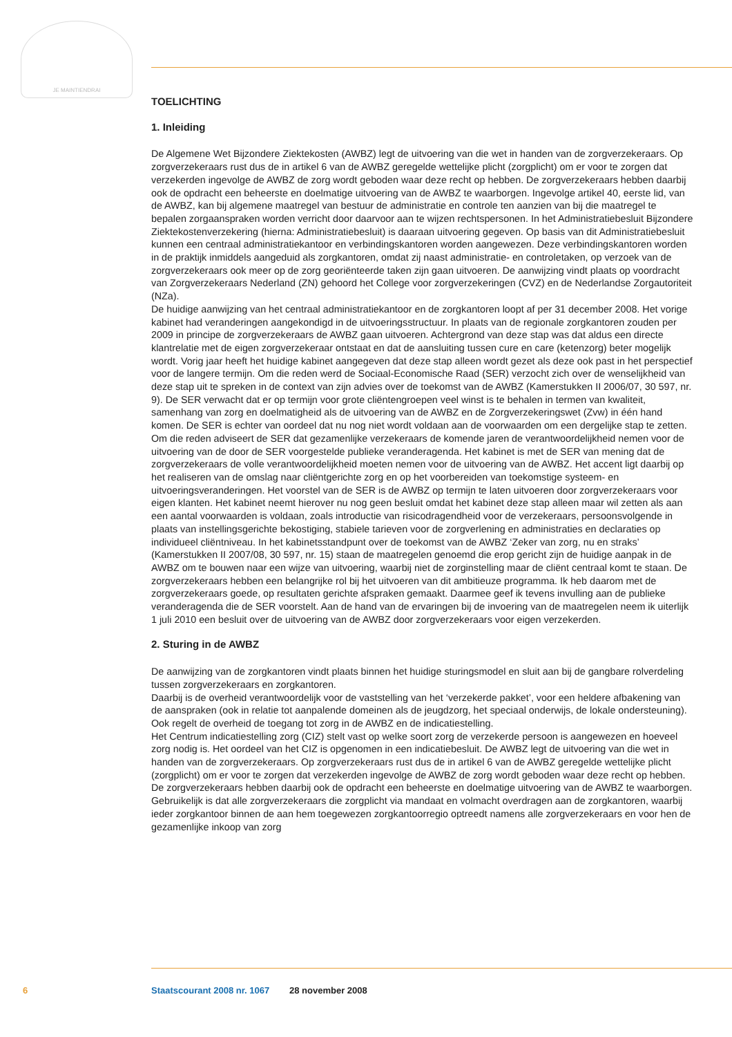JE MAINTIENDRAI
TOELICHTING
1. Inleiding
De Algemene Wet Bijzondere Ziektekosten (AWBZ) legt de uitvoering van die wet in handen van de zorgverzekeraars. Op zorgverzekeraars rust dus de in artikel 6 van de AWBZ geregelde wettelijke plicht (zorgplicht) om er voor te zorgen dat verzekerden ingevolge de AWBZ de zorg wordt geboden waar deze recht op hebben. De zorgverzekeraars hebben daarbij ook de opdracht een beheerste en doelmatige uitvoering van de AWBZ te waarborgen. Ingevolge artikel 40, eerste lid, van de AWBZ, kan bij algemene maatregel van bestuur de administratie en controle ten aanzien van bij die maatregel te bepalen zorgaanspraken worden verricht door daarvoor aan te wijzen rechtspersonen. In het Administratiebesluit Bijzondere Ziektekostenverzekering (hierna: Administratiebesluit) is daaraan uitvoering gegeven. Op basis van dit Administratiebesluit kunnen een centraal administratiekantoor en verbindingskantoren worden aangewezen. Deze verbindingskantoren worden in de praktijk inmiddels aangeduid als zorgkantoren, omdat zij naast administratie- en controletaken, op verzoek van de zorgverzekeraars ook meer op de zorg georiënteerde taken zijn gaan uitvoeren. De aanwijzing vindt plaats op voordracht van Zorgverzekeraars Nederland (ZN) gehoord het College voor zorgverzekeringen (CVZ) en de Nederlandse Zorgautoriteit (NZa).
De huidige aanwijzing van het centraal administratiekantoor en de zorgkantoren loopt af per 31 december 2008. Het vorige kabinet had veranderingen aangekondigd in de uitvoeringsstructuur. In plaats van de regionale zorgkantoren zouden per 2009 in principe de zorgverzekeraars de AWBZ gaan uitvoeren. Achtergrond van deze stap was dat aldus een directe klantrelatie met de eigen zorgverzekeraar ontstaat en dat de aansluiting tussen cure en care (ketenzorg) beter mogelijk wordt. Vorig jaar heeft het huidige kabinet aangegeven dat deze stap alleen wordt gezet als deze ook past in het perspectief voor de langere termijn. Om die reden werd de Sociaal-Economische Raad (SER) verzocht zich over de wenselijkheid van deze stap uit te spreken in de context van zijn advies over de toekomst van de AWBZ (Kamerstukken II 2006/07, 30 597, nr. 9). De SER verwacht dat er op termijn voor grote cliëntengroepen veel winst is te behalen in termen van kwaliteit, samenhang van zorg en doelmatigheid als de uitvoering van de AWBZ en de Zorgverzekeringswet (Zvw) in één hand komen. De SER is echter van oordeel dat nu nog niet wordt voldaan aan de voorwaarden om een dergelijke stap te zetten. Om die reden adviseert de SER dat gezamenlijke verzekeraars de komende jaren de verantwoordelijkheid nemen voor de uitvoering van de door de SER voorgestelde publieke veranderagenda. Het kabinet is met de SER van mening dat de zorgverzekeraars de volle verantwoordelijkheid moeten nemen voor de uitvoering van de AWBZ. Het accent ligt daarbij op het realiseren van de omslag naar cliëntgerichte zorg en op het voorbereiden van toekomstige systeem- en uitvoeringsveranderingen. Het voorstel van de SER is de AWBZ op termijn te laten uitvoeren door zorgverzekeraars voor eigen klanten. Het kabinet neemt hierover nu nog geen besluit omdat het kabinet deze stap alleen maar wil zetten als aan een aantal voorwaarden is voldaan, zoals introductie van risicodragendheid voor de verzekeraars, persoonsvolgende in plaats van instellingsgerichte bekostiging, stabiele tarieven voor de zorgverlening en administraties en declaraties op individueel cliëntniveau. In het kabinetsstandpunt over de toekomst van de AWBZ ‘Zeker van zorg, nu en straks’ (Kamerstukken II 2007/08, 30 597, nr. 15) staan de maatregelen genoemd die erop gericht zijn de huidige aanpak in de AWBZ om te bouwen naar een wijze van uitvoering, waarbij niet de zorginstelling maar de cliënt centraal komt te staan. De zorgverzekeraars hebben een belangrijke rol bij het uitvoeren van dit ambitieuze programma. Ik heb daarom met de zorgverzekeraars goede, op resultaten gerichte afspraken gemaakt. Daarmee geef ik tevens invulling aan de publieke veranderagenda die de SER voorstelt. Aan de hand van de ervaringen bij de invoering van de maatregelen neem ik uiterlijk 1 juli 2010 een besluit over de uitvoering van de AWBZ door zorgverzekeraars voor eigen verzekerden.
2. Sturing in de AWBZ
De aanwijzing van de zorgkantoren vindt plaats binnen het huidige sturingsmodel en sluit aan bij de gangbare rolverdeling tussen zorgverzekeraars en zorgkantoren.
Daarbij is de overheid verantwoordelijk voor de vaststelling van het ‘verzekerde pakket’, voor een heldere afbakening van de aanspraken (ook in relatie tot aanpalende domeinen als de jeugdzorg, het speciaal onderwijs, de lokale ondersteuning). Ook regelt de overheid de toegang tot zorg in de AWBZ en de indicatiestelling.
Het Centrum indicatiestelling zorg (CIZ) stelt vast op welke soort zorg de verzekerde persoon is aangewezen en hoeveel zorg nodig is. Het oordeel van het CIZ is opgenomen in een indicatiebesluit. De AWBZ legt de uitvoering van die wet in handen van de zorgverzekeraars. Op zorgverzekeraars rust dus de in artikel 6 van de AWBZ geregelde wettelijke plicht (zorgplicht) om er voor te zorgen dat verzekerden ingevolge de AWBZ de zorg wordt geboden waar deze recht op hebben. De zorgverzekeraars hebben daarbij ook de opdracht een beheerste en doelmatige uitvoering van de AWBZ te waarborgen. Gebruikelijk is dat alle zorgverzekeraars die zorgplicht via mandaat en volmacht overdragen aan de zorgkantoren, waarbij ieder zorgkantoor binnen de aan hem toegewezen zorgkantoorregio optreedt namens alle zorgverzekeraars en voor hen de gezamenlijke inkoop van zorg
6 Staatscourant 2008 nr. 1067 28 november 2008